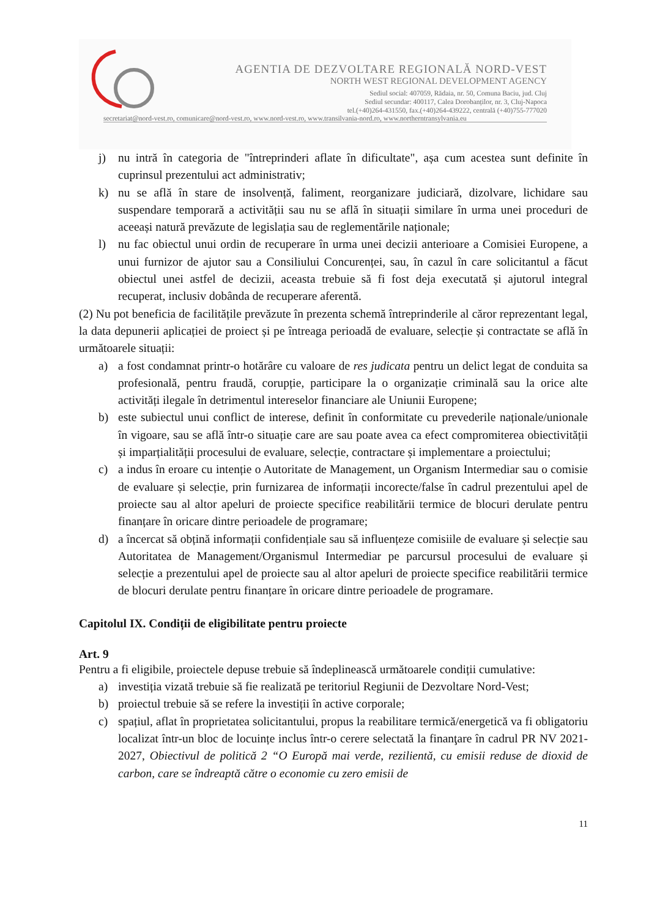AGENTIA DE DEZVOLTARE REGIONALĂ NORD-VEST
NORTH WEST REGIONAL DEVELOPMENT AGENCY
Sediul social: 407059, Rădaia, nr. 50, Comuna Baciu, jud. Cluj
Sediul secundar: 400117, Calea Dorobanților, nr. 3, Cluj-Napoca
tel.(+40)264-431550, fax.(+40)264-439222, centrală (+40)755-777020
secretariat@nord-vest.ro, comunicare@nord-vest.ro, www.nord-vest.ro, www.transilvania-nord.ro, www.northerntransylvania.eu
j) nu intră în categoria de "întreprinderi aflate în dificultate", așa cum acestea sunt definite în cuprinsul prezentului act administrativ;
k) nu se află în stare de insolvență, faliment, reorganizare judiciară, dizolvare, lichidare sau suspendare temporară a activității sau nu se află în situații similare în urma unei proceduri de aceeași natură prevăzute de legislația sau de reglementările naționale;
l) nu fac obiectul unui ordin de recuperare în urma unei decizii anterioare a Comisiei Europene, a unui furnizor de ajutor sau a Consiliului Concurenței, sau, în cazul în care solicitantul a făcut obiectul unei astfel de decizii, aceasta trebuie să fi fost deja executată și ajutorul integral recuperat, inclusiv dobânda de recuperare aferentă.
(2) Nu pot beneficia de facilitățile prevăzute în prezenta schemă întreprinderile al căror reprezentant legal, la data depunerii aplicației de proiect și pe întreaga perioadă de evaluare, selecție și contractate se află în următoarele situații:
a) a fost condamnat printr-o hotărâre cu valoare de res judicata pentru un delict legat de conduita sa profesională, pentru fraudă, corupție, participare la o organizație criminală sau la orice alte activități ilegale în detrimentul intereselor financiare ale Uniunii Europene;
b) este subiectul unui conflict de interese, definit în conformitate cu prevederile naționale/unionale în vigoare, sau se află într-o situație care are sau poate avea ca efect compromiterea obiectivității și imparțialității procesului de evaluare, selecție, contractare și implementare a proiectului;
c) a indus în eroare cu intenție o Autoritate de Management, un Organism Intermediar sau o comisie de evaluare și selecție, prin furnizarea de informații incorecte/false în cadrul prezentului apel de proiecte sau al altor apeluri de proiecte specifice reabilitării termice de blocuri derulate pentru finanțare în oricare dintre perioadele de programare;
d) a încercat să obțină informații confidențiale sau să influențeze comisiile de evaluare și selecție sau Autoritatea de Management/Organismul Intermediar pe parcursul procesului de evaluare și selecție a prezentului apel de proiecte sau al altor apeluri de proiecte specifice reabilitării termice de blocuri derulate pentru finanțare în oricare dintre perioadele de programare.
Capitolul IX. Condiții de eligibilitate pentru proiecte
Art. 9
Pentru a fi eligibile, proiectele depuse trebuie să îndeplinească următoarele condiții cumulative:
a) investiția vizată trebuie să fie realizată pe teritoriul Regiunii de Dezvoltare Nord-Vest;
b) proiectul trebuie să se refere la investiții în active corporale;
c) spațiul, aflat în proprietatea solicitantului, propus la reabilitare termică/energetică va fi obligatoriu localizat într-un bloc de locuințe inclus într-o cerere selectată la finanţare în cadrul PR NV 2021-2027, Obiectivul de politică 2 “O Europă mai verde, rezilientă, cu emisii reduse de dioxid de carbon, care se îndreaptă către o economie cu zero emisii de
11